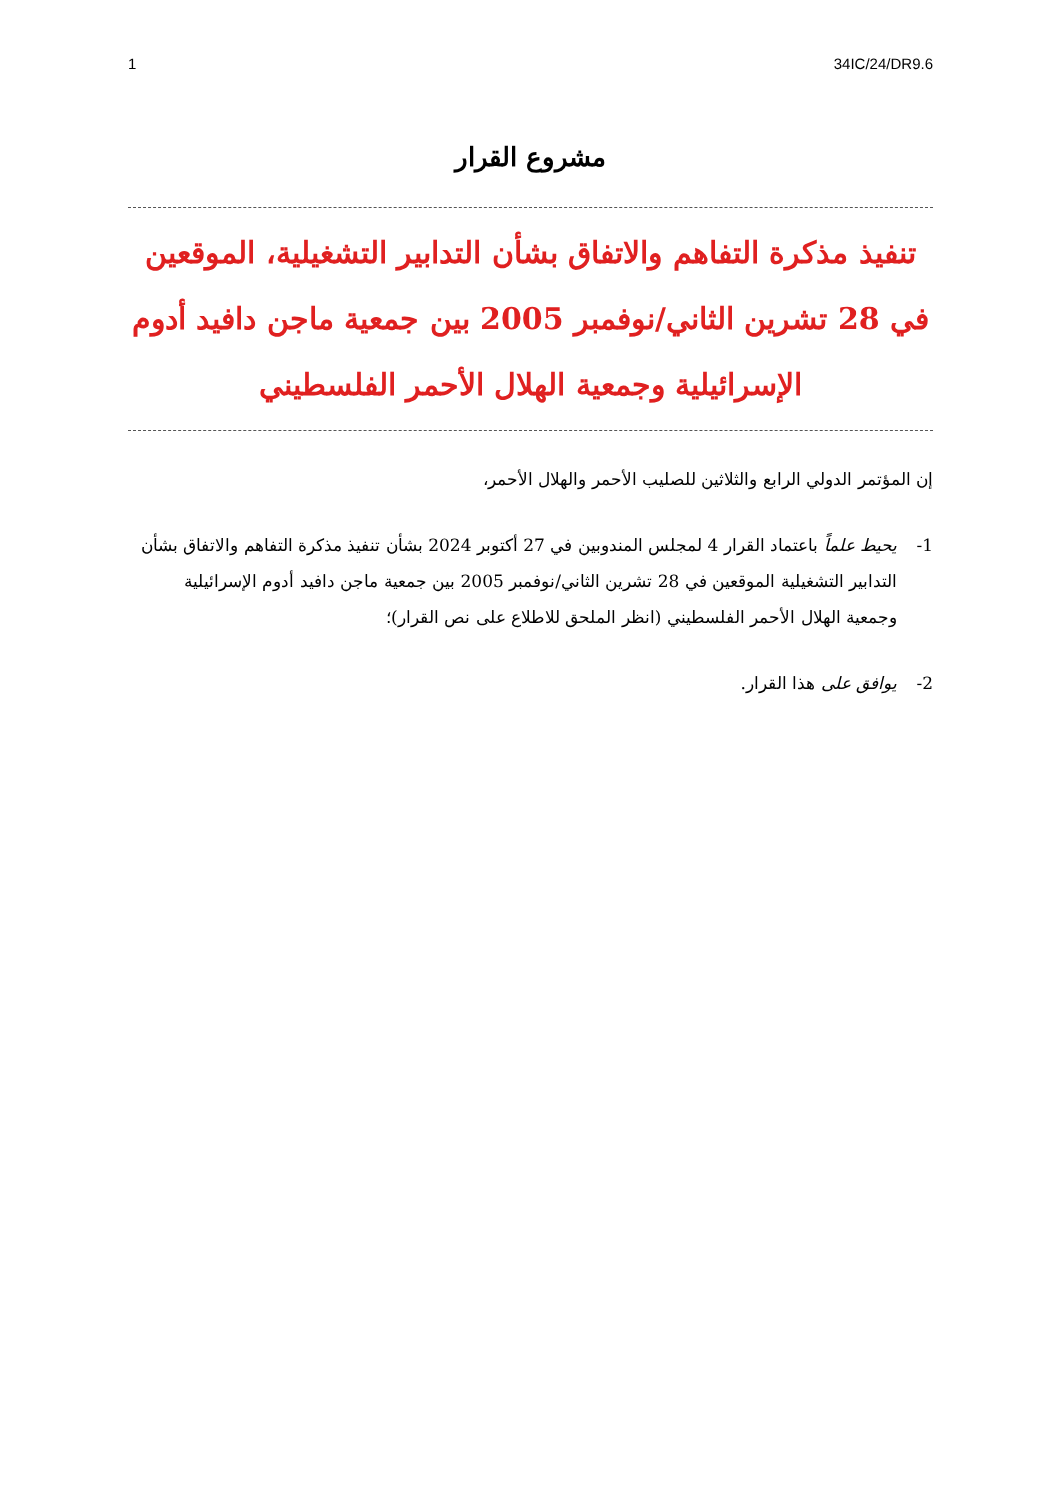1 34IC/24/DR9.6
مشروع القرار
تنفيذ مذكرة التفاهم والاتفاق بشأن التدابير التشغيلية، الموقعين في 28 تشرين الثاني/نوفمبر 2005 بين جمعية ماجن دافيد أدوم الإسرائيلية وجمعية الهلال الأحمر الفلسطيني
إن المؤتمر الدولي الرابع والثلاثين للصليب الأحمر والهلال الأحمر،
1- يحيط علماً باعتماد القرار 4 لمجلس المندوبين في 27 أكتوبر 2024 بشأن تنفيذ مذكرة التفاهم والاتفاق بشأن التدابير التشغيلية الموقعين في 28 تشرين الثاني/نوفمبر 2005 بين جمعية ماجن دافيد أدوم الإسرائيلية وجمعية الهلال الأحمر الفلسطيني (انظر الملحق للاطلاع على نص القرار)؛
2- يوافق على هذا القرار.